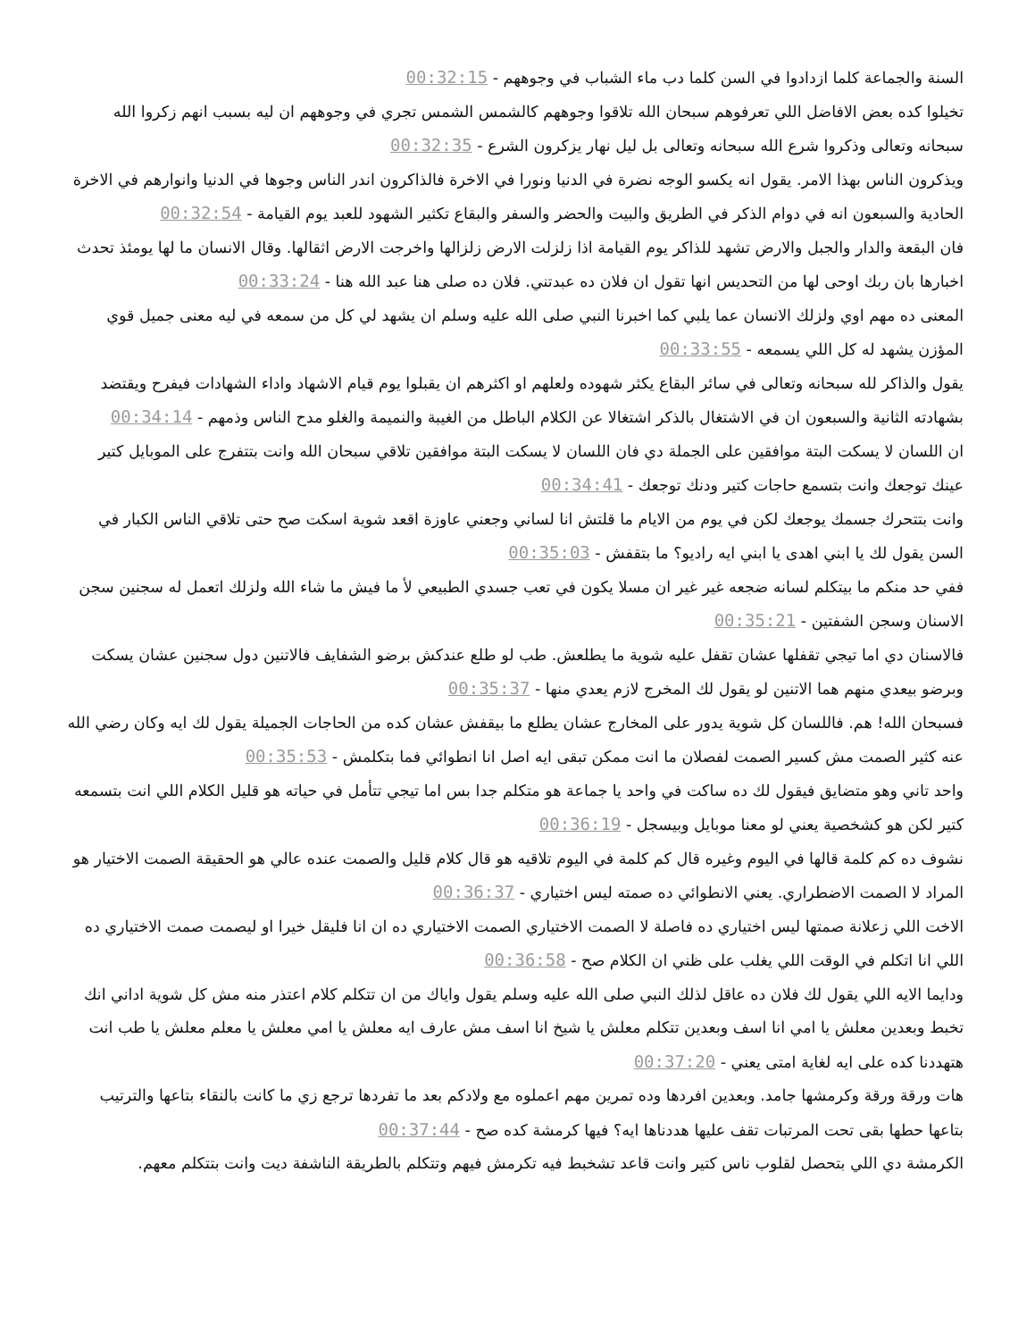السنة والجماعة كلما ازدادوا في السن كلما دب ماء الشباب في وجوههم - 00:32:15
تخيلوا كده بعض الافاضل اللي تعرفوهم سبحان الله تلاقوا وجوههم كالشمس الشمس تجري في وجوههم ان ليه بسبب انهم زكروا الله سبحانه وتعالى وذكروا شرع الله سبحانه وتعالى بل ليل نهار يزكرون الشرع - 00:32:35
ويذكرون الناس بهذا الامر. يقول انه يكسو الوجه نضرة في الدنيا ونورا في الاخرة فالذاكرون اندر الناس وجوها في الدنيا وانوارهم في الاخرة الحادية والسبعون انه في دوام الذكر في الطريق والبيت والحضر والسفر والبقاع تكثير الشهود للعبد يوم القيامة - 00:32:54
فان البقعة والدار والجبل والارض تشهد للذاكر يوم القيامة اذا زلزلت الارض زلزالها واخرجت الارض اثقالها. وقال الانسان ما لها يومئذ تحدث اخبارها بان ربك اوحى لها من التحديس انها تقول ان فلان ده عبدتني. فلان ده صلى هنا عبد الله هنا - 00:33:24
المعنى ده مهم اوي ولزلك الانسان عما يلبي كما اخبرنا النبي صلى الله عليه وسلم ان يشهد لي كل من سمعه في ليه معنى جميل قوي المؤزن يشهد له كل اللي يسمعه - 00:33:55
يقول والذاكر لله سبحانه وتعالى في سائر البقاع يكثر شهوده ولعلهم او اكثرهم ان يقبلوا يوم قيام الاشهاد واداء الشهادات فيفرح ويقتضد بشهادته الثانية والسبعون ان في الاشتغال بالذكر اشتغالا عن الكلام الباطل من الغيبة والنميمة والغلو مدح الناس وذمهم - 00:34:14
ان اللسان لا يسكت البتة موافقين على الجملة دي فان اللسان لا يسكت البتة موافقين تلاقي سبحان الله وانت بتتفرج على الموبايل كتير عينك توجعك وانت بتسمع حاجات كتير ودنك توجعك - 00:34:41
وانت بتتحرك جسمك يوجعك لكن في يوم من الايام ما قلتش انا لساني وجعني عاوزة اقعد شوية اسكت صح حتى تلاقي الناس الكبار في السن يقول لك يا ابني اهدى يا ابني ايه راديو؟ ما بتقفش - 00:35:03
ففي حد منكم ما بيتكلم لسانه ضجعه غير غير ان مسلا يكون في تعب جسدي الطبيعي لأ ما فيش ما شاء الله ولزلك اتعمل له سجنين سجن الاسنان وسجن الشفتين - 00:35:21
فالاسنان دي اما تيجي تقفلها عشان تقفل عليه شوية ما يطلعش. طب لو طلع عندكش برضو الشفايف فالاتنين دول سجنين عشان يسكت وبرضو بيعدي منهم هما الاتنين لو يقول لك المخرج لازم يعدي منها - 00:35:37
فسبحان الله! هم. فاللسان كل شوية يدور على المخارج عشان يطلع ما بيقفش عشان كده من الحاجات الجميلة يقول لك ايه وكان رضي الله عنه كثير الصمت مش كسير الصمت لفصلان ما انت ممكن تبقى ايه اصل انا انطوائي فما بتكلمش - 00:35:53
واحد تاني وهو متضايق فيقول لك ده ساكت في واحد يا جماعة هو متكلم جدا بس اما تيجي تتأمل في حياته هو قليل الكلام اللي انت بتسمعه كتير لكن هو كشخصية يعني لو معنا موبايل وبيسجل - 00:36:19
نشوف ده كم كلمة قالها في اليوم وغيره قال كم كلمة في اليوم تلاقيه هو قال كلام قليل والصمت عنده عالي هو الحقيقة الصمت الاختيار هو المراد لا الصمت الاضطراري. يعني الانطوائي ده صمته ليس اختياري - 00:36:37
الاخت اللي زعلانة صمتها ليس اختياري ده فاصلة لا الصمت الاختياري الصمت الاختياري ده ان انا فليقل خيرا او ليصمت صمت الاختياري ده اللي انا اتكلم في الوقت اللي يغلب على ظني ان الكلام صح - 00:36:58
ودايما الايه اللي يقول لك فلان ده عاقل لذلك النبي صلى الله عليه وسلم يقول واياك من ان تتكلم كلام اعتذر منه مش كل شوية اداني انك تخبط وبعدين معلش يا امي انا اسف وبعدين تتكلم معلش يا شيخ انا اسف مش عارف ايه معلش يا امي معلش يا معلم معلش يا طب انت هتهددنا كده على ايه لغاية امتى يعني - 00:37:20
هات ورقة ورقة وكرمشها جامد. وبعدين افردها وده تمرين مهم اعملوه مع ولادكم بعد ما تفردها ترجع زي ما كانت بالنقاء بتاعها والترتيب بتاعها حطها بقى تحت المرتبات تقف عليها هددناها ايه؟ فيها كرمشة كده صح - 00:37:44
الكرمشة دي اللي بتحصل لقلوب ناس كتير وانت قاعد تشخبط فيه تكرمش فيهم وتتكلم بالطريقة الناشفة ديت وانت بتتكلم معهم.